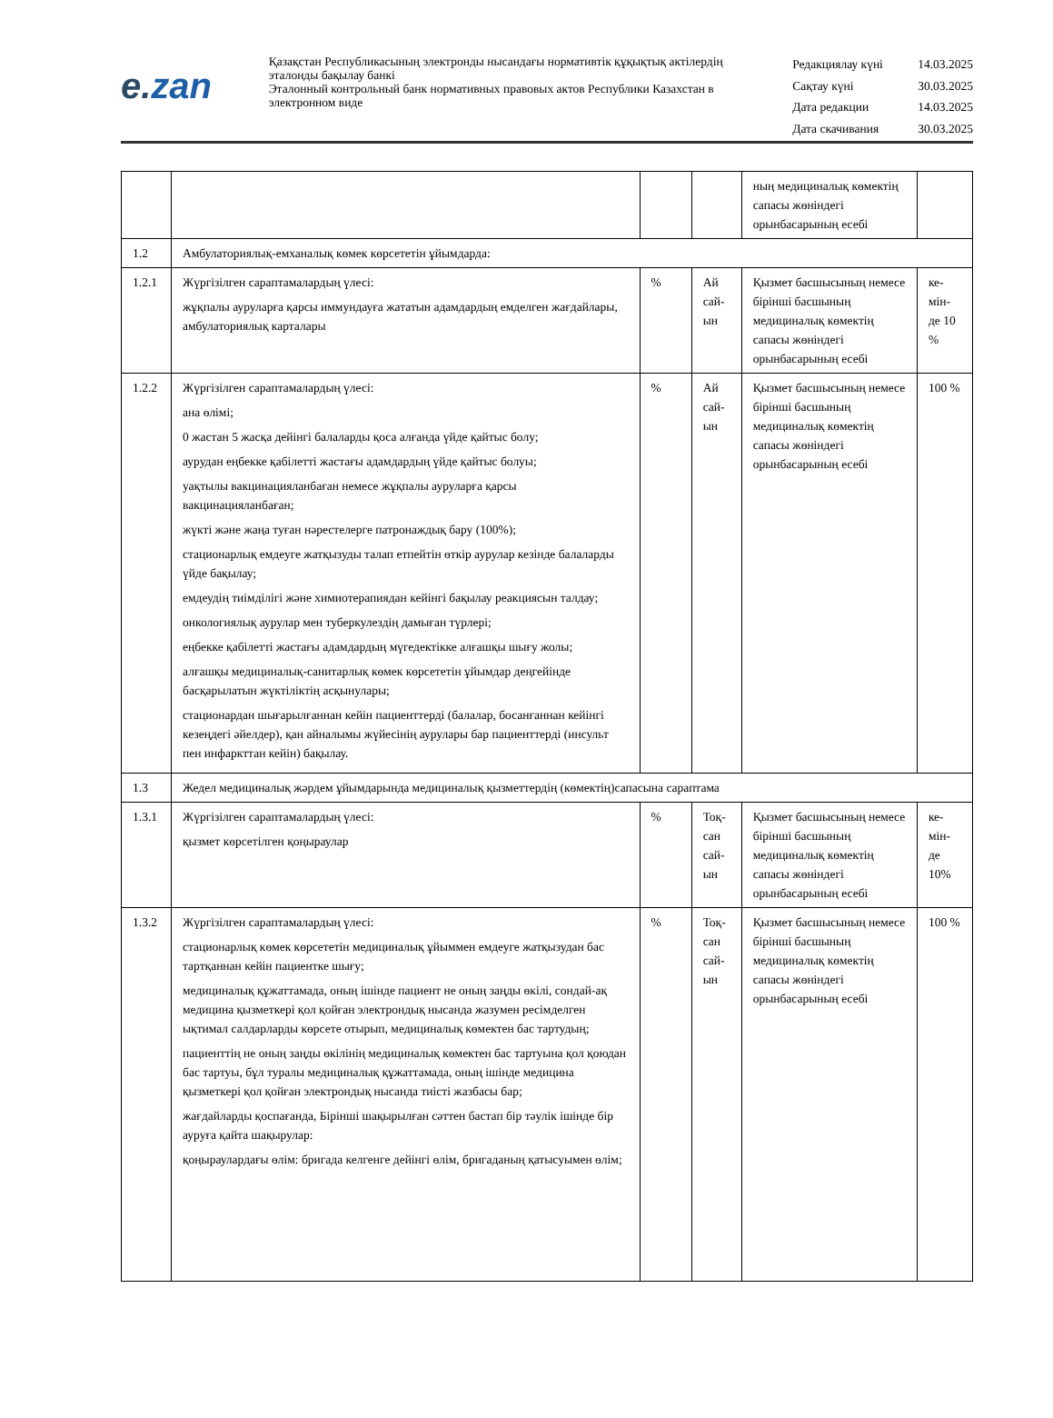e.zan
Қазақстан Республикасының электронды нысандағы нормативтік құқықтық актілердің эталонды бақылау банкі
Эталонный контрольный банк нормативных правовых актов Республики Казахстан в электронном виде
| Редакциялау күні | 14.03.2025 |
| Сақтау күні | 30.03.2025 |
| Дата редакции | 14.03.2025 |
| Дата скачивания | 30.03.2025 |
| | | | | ның медициналық көмектің сапасы жөніндегі орынбасарының есебі | |
| 1.2 | Амбулаториялық-емханалық көмек көрсететін ұйымдарда: | | | | |
| 1.2.1 | Жүргізілген сараптамалардың үлесі: жұқпалы ауруларға қарсы иммундауға жататын адамдардың емделген жағдайлары, амбулаториялық карталары | % | Ай сай-ын | Қызмет басшысының немесе бірінші басшының медициналық көмектің сапасы жөніндегі орынбасарының есебі | ке-мін-де 10 % |
| 1.2.2 | Жүргізілген сараптамалардың үлесі: ана өлімі; 0 жастан 5 жасқа дейінгі балаларды қоса алғанда үйде қайтыс болу; аурудан еңбекке қабілетті жастағы адамдардың үйде қайтыс болуы; уақтылы вакцинацияланбаған немесе жұқпалы ауруларға қарсы вакцинацияланбаған; жүкті және жаңа туған нәрестелерге патронаждық бару (100%); стационарлық емдеуге жатқызуды талап етпейтін өткір аурулар кезінде балаларды үйде бақылау; емдеудің тиімділігі және химиотерапиядан кейінгі бақылау реакциясын талдау; онкологиялық аурулар мен туберкулездің дамыған түрлері; еңбекке қабілетті жастағы адамдардың мүгедектікке алғашқы шығу жолы; алғашқы медициналық-санитарлық көмек көрсететін ұйымдар деңгейінде басқарылатын жүктіліктің асқынулары; стационардан шығарылғаннан кейін пациенттерді (балалар, босанғаннан кейінгі кезеңдегі әйелдер), қан айналымы жүйесінің аурулары бар пациенттерді (инсульт пен инфаркттан кейін) бақылау. | % | Ай сай-ын | Қызмет басшысының немесе бірінші басшының медициналық көмектің сапасы жөніндегі орынбасарының есебі | 100 % |
| 1.3 | Жедел медициналық жәрдем ұйымдарында медициналық қызметтердің (көмектің)сапасына сараптама | | | | |
| 1.3.1 | Жүргізілген сараптамалардың үлесі: қызмет көрсетілген қоңыраулар | % | Тоқ-сан сай-ын | Қызмет басшысының немесе бірінші басшының медициналық көмектің сапасы жөніндегі орынбасарының есебі | ке-мін-де 10% |
| 1.3.2 | Жүргізілген сараптамалардың үлесі: стационарлық көмек көрсететін медициналық ұйыммен емдеуге жатқызудан бас тартқаннан кейін пациентке шығу; медициналық құжаттамада, оның ішінде пациент не оның заңды өкілі, сондай-ақ медицина қызметкері қол қойған электрондық нысанда жазумен ресімделген ықтимал салдарларды көрсете отырып, медициналық көмектен бас тартудың; пациенттің не оның заңды өкілінің медициналық көмектен бас тартуына қол қоюдан бас тартуы, бұл туралы медициналық құжаттамада, оның ішінде медицина қызметкері қол қойған электрондық нысанда тиісті жазбасы бар; жағдайларды қоспағанда, Бірінші шақырылған сәттен бастап бір тәулік ішінде бір ауруға қайта шақырулар: қоңыраулардағы өлім: бригада келгенге дейінгі өлім, бригаданың қатысуымен өлім; | % | Тоқ-сан сай-ын | Қызмет басшысының немесе бірінші басшының медициналық көмектің сапасы жөніндегі орынбасарының есебі | 100 % |